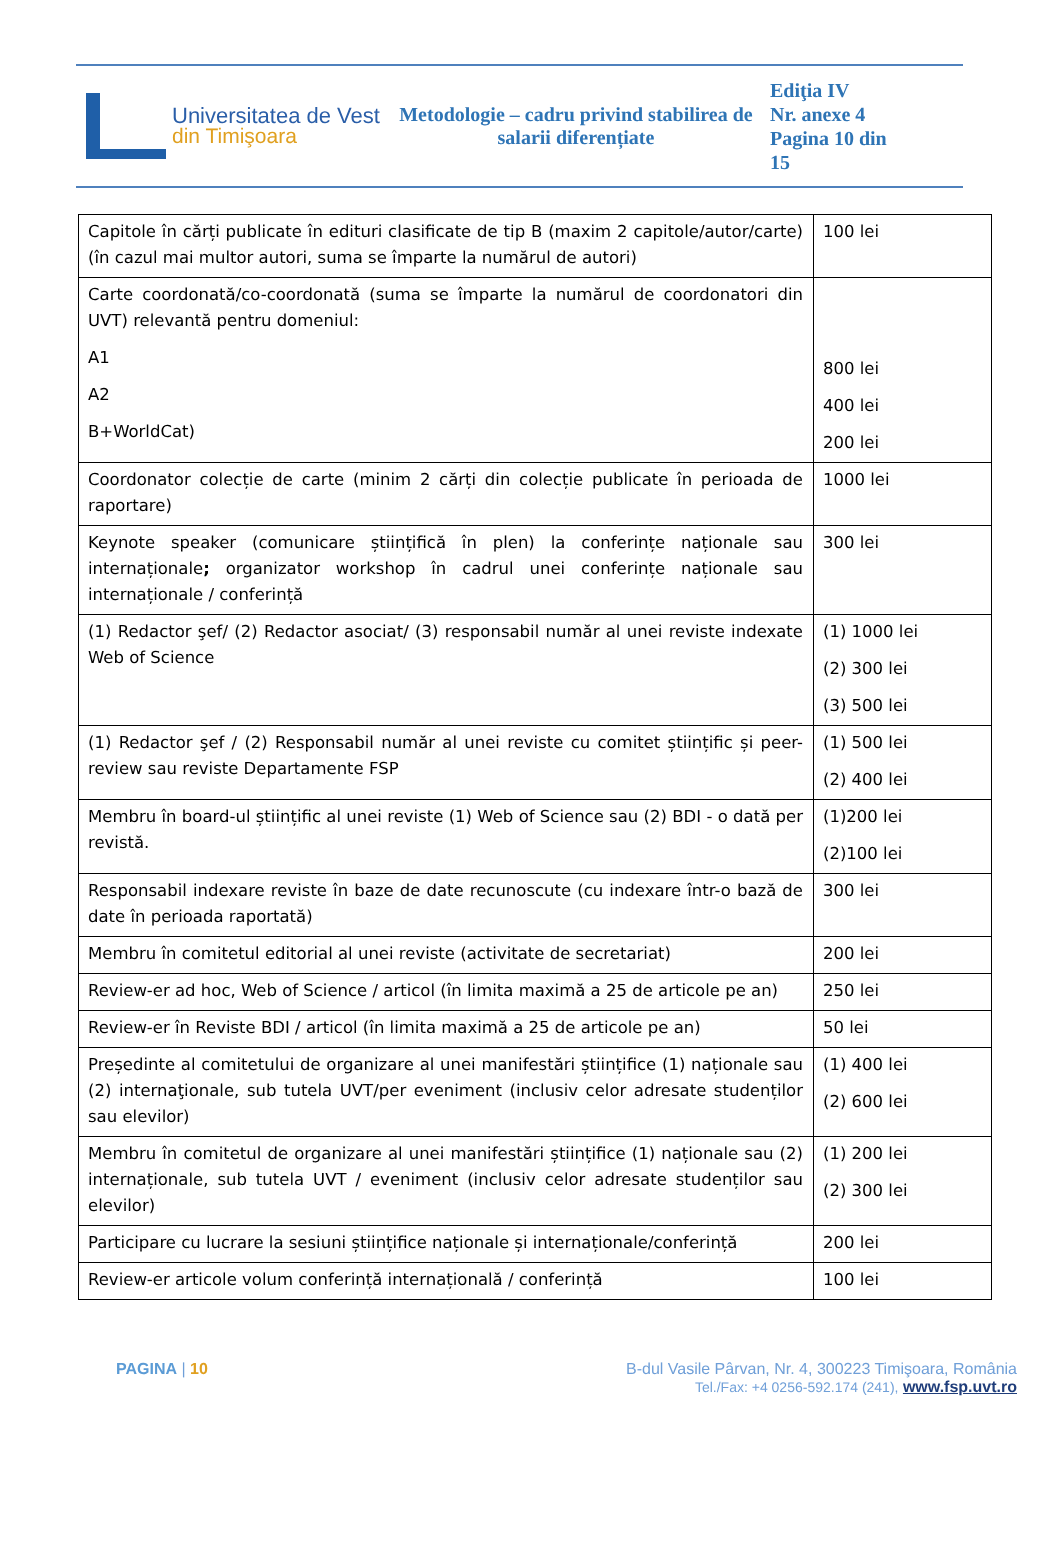Universitatea de Vest
din Timişoara
Metodologie – cadru privind stabilirea de salarii diferențiate
Ediţia IV
Nr. anexe 4
Pagina 10 din 15
| Capitole în cărți publicate în edituri clasificate de tip B (maxim 2 capitole/autor/carte) (în cazul mai multor autori, suma se împarte la numărul de autori) | 100 lei |
| Carte coordonată/co-coordonată (suma se împarte la numărul de coordonatori din UVT) relevantă pentru domeniul: A1 A2 B+WorldCat) | 800 lei 400 lei 200 lei |
| Coordonator colecție de carte (minim 2 cărți din colecție publicate în perioada de raportare) | 1000 lei |
| Keynote speaker (comunicare științifică în plen) la conferințe naționale sau internaționale ; organizator workshop în cadrul unei conferințe naționale sau internaționale / conferință | 300 lei |
| (1) Redactor şef/ (2) Redactor asociat/ (3) responsabil număr al unei reviste indexate Web of Science | (1) 1000 lei (2) 300 lei (3) 500 lei |
| (1) Redactor şef / (2) Responsabil număr al unei reviste cu comitet științific și peer-review sau reviste Departamente FSP | (1) 500 lei (2) 400 lei |
| Membru în board-ul științific al unei reviste (1) Web of Science sau (2) BDI - o dată per revistă. | (1)200 lei (2)100 lei |
| Responsabil indexare reviste în baze de date recunoscute (cu indexare într-o bază de date în perioada raportată) | 300 lei |
| Membru în comitetul editorial al unei reviste (activitate de secretariat) | 200 lei |
| Review-er ad hoc, Web of Science / articol (în limita maximă a 25 de articole pe an) | 250 lei |
| Review-er în Reviste BDI / articol (în limita maximă a 25 de articole pe an) | 50 lei |
| Președinte al comitetului de organizare al unei manifestări științifice (1) naționale sau (2) internaţionale, sub tutela UVT/per eveniment (inclusiv celor adresate studenților sau elevilor) | (1) 400 lei (2) 600 lei |
| Membru în comitetul de organizare al unei manifestări științifice (1) naționale sau (2) internaționale, sub tutela UVT / eveniment (inclusiv celor adresate studenților sau elevilor) | (1) 200 lei (2) 300 lei |
| Participare cu lucrare la sesiuni științifice naționale și internaționale/conferință | 200 lei |
| Review-er articole volum conferință internațională / conferință | 100 lei |
PAGINA | 10 B-dul Vasile Pârvan, Nr. 4, 300223 Timişoara, România
Tel./Fax: +4 0256-592.174 (241), www.fsp.uvt.ro